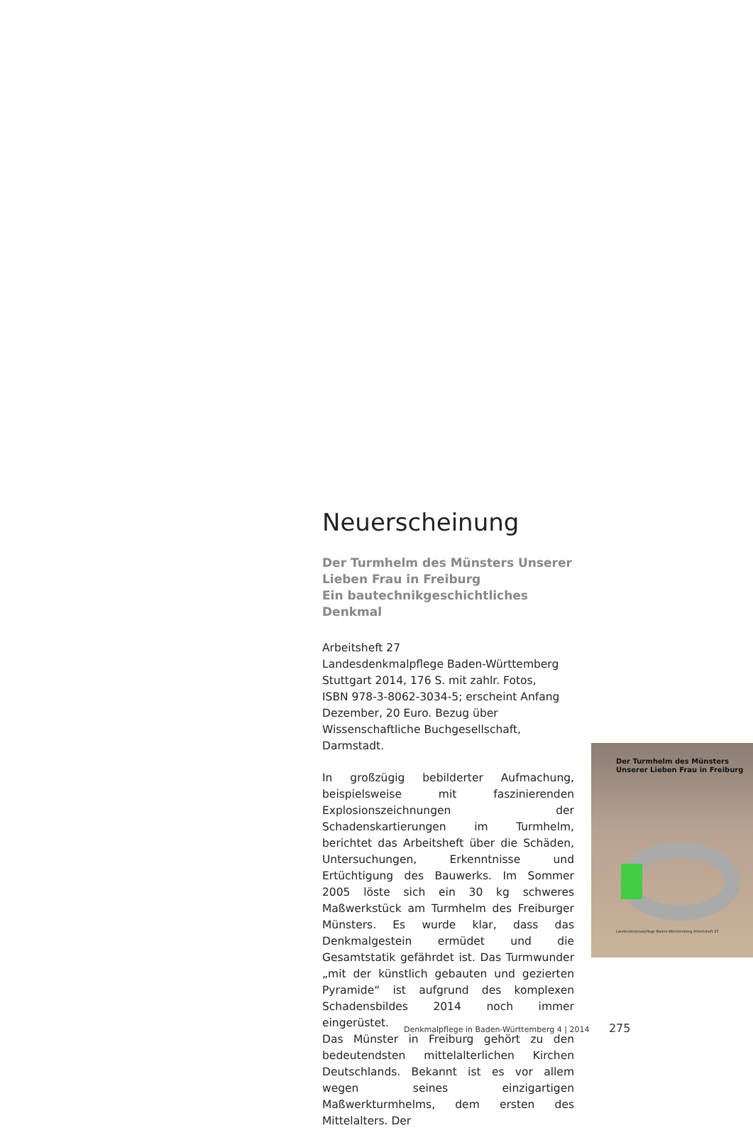Neuerscheinung
Der Turmhelm des Münsters Unserer
Lieben Frau in Freiburg
Ein bautechnikgeschichtliches Denkmal
Arbeitsheft 27
Landesdenkmalpflege Baden-Württemberg
Stuttgart 2014, 176 S. mit zahlr. Fotos,
ISBN 978-3-8062-3034-5; erscheint Anfang Dezember, 20 Euro. Bezug über Wissenschaftliche Buchgesellschaft, Darmstadt.
In großzügig bebilderter Aufmachung, beispielsweise mit faszinierenden Explosionszeichnungen der Schadenskartierungen im Turmhelm, berichtet das Arbeitsheft über die Schäden, Untersuchungen, Erkenntnisse und Ertüchtigung des Bauwerks. Im Sommer 2005 löste sich ein 30 kg schweres Maßwerkstück am Turmhelm des Freiburger Münsters. Es wurde klar, dass das Denkmalgestein ermüdet und die Gesamtstatik gefährdet ist. Das Turmwunder „mit der künstlich gebauten und gezierten Pyramide“ ist aufgrund des komplexen Schadensbildes 2014 noch immer eingerüstet.
Das Münster in Freiburg gehört zu den bedeutendsten mittelalterlichen Kirchen Deutschlands. Bekannt ist es vor allem wegen seines einzigartigen Maßwerkturmhelms, dem ersten des Mittelalters. Der
Der Turmhelm des Münsters
Unserer Lieben Frau in Freiburg
Landesdenkmalpflege Baden-Württemberg Arbeitsheft 27
Denkmalpflege in Baden-Württemberg 4 | 2014 275